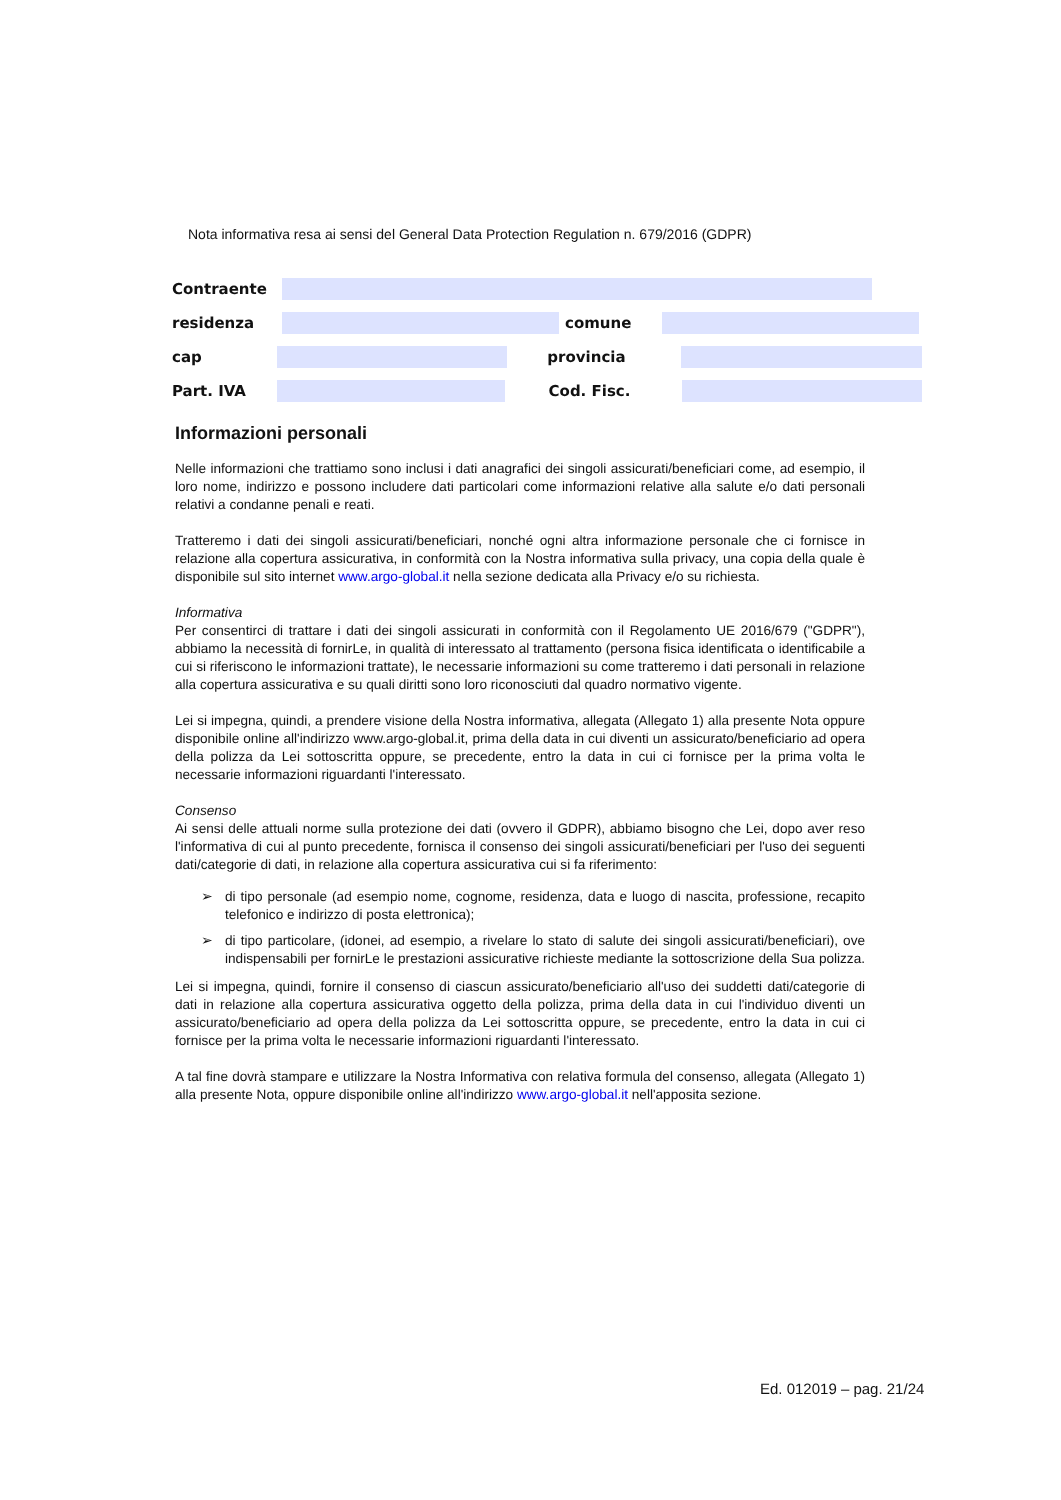Nota informativa resa ai sensi del General Data Protection Regulation n. 679/2016 (GDPR)
Contraente
residenza comune
cap provincia
Part. IVA Cod. Fisc.
Informazioni personali
Nelle informazioni che trattiamo sono inclusi i dati anagrafici dei singoli assicurati/beneficiari come, ad esempio, il loro nome, indirizzo e possono includere dati particolari come informazioni relative alla salute e/o dati personali relativi a condanne penali e reati.
Tratteremo i dati dei singoli assicurati/beneficiari, nonché ogni altra informazione personale che ci fornisce in relazione alla copertura assicurativa, in conformità con la Nostra informativa sulla privacy, una copia della quale è disponibile sul sito internet www.argo-global.it nella sezione dedicata alla Privacy e/o su richiesta.
Informativa
Per consentirci di trattare i dati dei singoli assicurati in conformità con il Regolamento UE 2016/679 ("GDPR"), abbiamo la necessità di fornirLe, in qualità di interessato al trattamento (persona fisica identificata o identificabile a cui si riferiscono le informazioni trattate), le necessarie informazioni su come tratteremo i dati personali in relazione alla copertura assicurativa e su quali diritti sono loro riconosciuti dal quadro normativo vigente.
Lei si impegna, quindi, a prendere visione della Nostra informativa, allegata (Allegato 1) alla presente Nota oppure disponibile online all'indirizzo www.argo-global.it, prima della data in cui diventi un assicurato/beneficiario ad opera della polizza da Lei sottoscritta oppure, se precedente, entro la data in cui ci fornisce per la prima volta le necessarie informazioni riguardanti l'interessato.
Consenso
Ai sensi delle attuali norme sulla protezione dei dati (ovvero il GDPR), abbiamo bisogno che Lei, dopo aver reso l'informativa di cui al punto precedente, fornisca il consenso dei singoli assicurati/beneficiari per l'uso dei seguenti dati/categorie di dati, in relazione alla copertura assicurativa cui si fa riferimento:
➢ di tipo personale (ad esempio nome, cognome, residenza, data e luogo di nascita, professione, recapito telefonico e indirizzo di posta elettronica);
➢ di tipo particolare, (idonei, ad esempio, a rivelare lo stato di salute dei singoli assicurati/beneficiari), ove indispensabili per fornirLe le prestazioni assicurative richieste mediante la sottoscrizione della Sua polizza.
Lei si impegna, quindi, fornire il consenso di ciascun assicurato/beneficiario all'uso dei suddetti dati/categorie di dati in relazione alla copertura assicurativa oggetto della polizza, prima della data in cui l'individuo diventi un assicurato/beneficiario ad opera della polizza da Lei sottoscritta oppure, se precedente, entro la data in cui ci fornisce per la prima volta le necessarie informazioni riguardanti l'interessato.
A tal fine dovrà stampare e utilizzare la Nostra Informativa con relativa formula del consenso, allegata (Allegato 1) alla presente Nota, oppure disponibile online all'indirizzo www.argo-global.it nell'apposita sezione.
Ed. 012019 – pag. 21/24